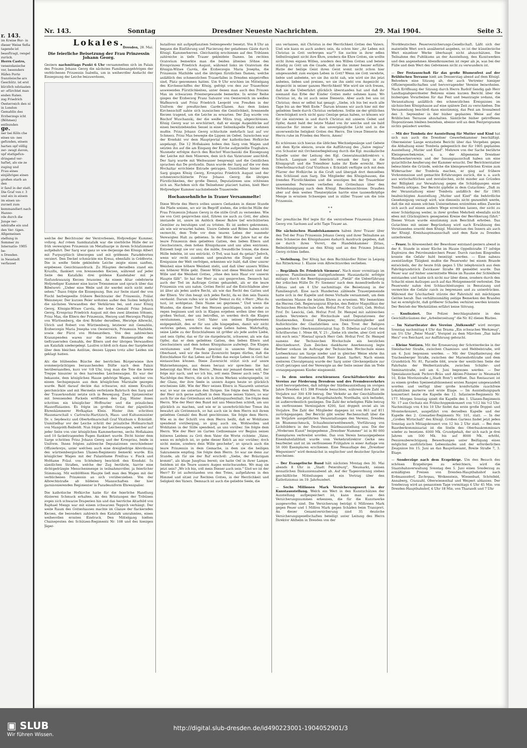r. 143.
im Kreise Bur- in dieser Weise Sofia tagende ist beauftragt, rengel zurück.
Herrn Castro, venezolanische vor, besonders Häfen Porto französische ars Geschütz. ist erst kürzlich ndstaaten er- efürchtet man enden Raten.
zog Friedrich Oesterreich den ni in London
Gemahlin des Erzherzogs icht (Böhmen) entbunden
ge.
ner bei Köln che eines un- nes gefunden, einem harten opf völlig zer- zeugt davon, upf stattgefun- dringend ver- haftet, als sie ze zuging und
Frau eines einjähriges einen großen starb an den
ir fand in der statt. Die Graf von r. 3 und ein in einem im einen un- zurzeit zum kommandiert nach Hanno-
rde durch die Junge ver- ndstraße ein und den Ver- tigen.
Allgemeinen
stellung in Sommer zu Internatio- 1905 be-
n Dresden.
in Neustadt verfauset
Nr. 143. Sonntag Dresdner Neueste Nachrichten. 29. Mai 1904. Seite 3.
Lokales.
Dresden, 28. Mai.
Die feierliche Beisetzung der Frau Prinzessin Johann Georg.
Gestern nachmittags Punkt 6 Uhr versammelten sich im Palais des Prinzen Johann Georg die nächsten Familienangehörigen der verblichenen Prinzessin Isabella, um in weihevoller Andacht der Einsegnung der Leiche beizuwohnen,
welche der Beichtvater der Verstorbenen, Hofprediger Kummer, vollzog. Auf rotem Samtkatafalk war die sterbliche Hülle der so früh verewigten Prinzessin im Metallsarge in ihrem Schlafzimmer aufgebahrt. Der Sarg war ganz so wie derjenige des Königs Albert mit Purpurplüsch überzogen und mit goldenen Paradeborten verziert. Den Deckel schmückte ein Kreuz, ebenfalls in Goldborte. Die in weiße Seide gekleidete Leiche zeigte einen sanften, ergebenen Gesichtsausdruck. Zu Häupten derselben stand ein Kruzifix, flankiert von brennenden Kerzen, während auf jeder Seite des Katafalks drei goldene Kandelaber mit je fünfundzwanzig Kerzen brannten. An einem Altar celebrierte Hofprediger Kummer eine kurze Totenmesse und sprach über das Bibelwort: „Ueber eine Weile und ihr werdet mich nicht mehr sehen." Dann folgte die Einsegnung. Ihm zur Seite stand der von Fischl herbeigeeilte frühere Beichtvater der Prinzessin, Prälat Weinmeyer. Der kurzen Feier wohnten außer den Suiten lediglich die nächsten Verwandten der Verklärten bei, und zwar König Georg, Königin-Witwe Carola, der hohe Gemahl Prinz Johann Georg, Kronprinz Friedrich August mit den zwei ältesten Söhnen, Prinz Max, die Eltern der Prinzessin, Herzog und Herzogin Philipp von Württemberg, die drei Brüder derselben, Herzöge Albrecht, Ulrich und Robert von Württemberg, letzterer mit Gemahlin, Erzherzogin Maria Josepha von Oesterreich, Prinzessin Mathilde, sowie der Fürst von Hohenzollern. Von den zahlreichen Kranzspenden waren nur die letzten Blumengrüße des tieftrauernden Gemahls, der Eltern und der übrigen Verwandten am Katafalk niedergelegt. Lautlos schloß sich dann der Sargdeckel über dem bleichen Antlitze, dessen Lippen trotz aller Leiden nie geklagt hatten.
Als die blühenden Büsche der herrlichen Bürgerwiese ihre sommerprächtigen berauschenden Düfte nach dem Palais herübersandten, kurz vor ½9 Uhr, trug man die Tote die breite Treppe hinunter in den harrenden Leichenwagen. Es war der bekannte, dem königlichen Hause gehörige Wagen, welcher von einem Sechsgespann aus dem königlichen Marstalle gezogen wurde. Bald darauf deckte das schwarze, mit einem Kruzifix geschmückte und mit Hermelin verbrämte Bahrtuch den Sarg und der Trauerkondukt setzte sich in Bewegung. Zwei Spitzenreiter mit brennenden Fackeln eröffneten den Zug. Hinter ihnen schritten ein königlicher Hoffourier und die prinzlichen Hausoffizianten. Es folgte im großen Ornat der päpstliche Ehrenkämmerer Hofkaplan Klein. Hinter ihm schritten Hausmarschall v. Carlowitz-Hartitzsch, Haus- und Kultusminister Dr. v. Seydewitz und Oberhofmarschall Graf Vitzthum v. Eckstädt. Unmittelbar vor der Leiche schritt der prinzliche Hofmarschall von Mangoldt-Reiboldt. Nun folgte der Leichenwagen, welcher auf jeder Seite von vier königlichen Kammerherren, sechs Hoflakaien und 10 fackeltragenden Pagen flankiert wurde. Dicht hinter dem Sarge schritten Prinz Johann Georg und der Kronprinz, beide in Uniform. Ihnen folgten zahlreiche Deputationen verschiedener Offizierkorps, unter welchen auch eine dreigliedrige Abordnung des württembergischen Ulanen-Regiments bemerkt wurde. Ein königlicher Wagen mit der Palastdame Freifrau v. Finck und Hofdame Fräul. von Schönberg beschloß den Kondukt. In sämtlichen Straßen, welche der Zug berührte, harrte eine dichtgedrängte Menschenmenge in teilnahmsvoller, ja feierlicher Stimmung. Mit entblößtem Haupte ließ man den Wagen mit der verblichenen Prinzessin an sich vorüberziehen. Von der Albrechtstraße ab bildeten Mannschaften der hier garnisonierenden Regimenter in Paradeuniform Ehrenspalier.
Die katholische Hofkirche hatte für die feierliche Handlung düsteren Schmuck erhalten. An den Brüstungen der Tribünen zogen sich schwarze Draperien hin und das herrliche Altarbild von Raphael Mengs war mit einem schwarzen Teppich verhängt. Der weite Raum des Gotteshauses machte im Glanze der flackernden Kerzen, die besonders zahlreich den Katafalk umrahmten, einen weihevollen ernsten Eindruck. Den Mittelgang hielten Chaineposten des Schützen-Regiments Nr. 108 und des hiesigen Jäger-
bataillons mit aufgepflanztem Seitengewehr besetzt. Von 8 Uhr an begann die Einführung und Placierung der geladenen Gäste durch Königl. Kammerherren. Gleichzeitig erschienen auf den Tribünen zahlreiche in tiefe Trauer gekleidete Damen. Im rechten Oratorium bemerkte man die beiden ältesten Söhne des Kronprinzen Friedrich August, während links im Oratorium die Königin-Witwe Carola, die Erzherzogin Maria Josepha, die Prinzessin Mathilde und die übrigen fürstlichen Damen, welche anläßlich des schmerzlichen Trauerfalles in Dresden eingetroffen sind, Platz genommen hatten. Um 9 Uhr erschien im Mittelgang des Kirchenschiffes der König, gefolgt von den zur Trauerfeier anwesenden Fürstlichkeiten, unter denen man auch den Prinzen Max im schwarzen Priestergewande bemerkte. In erster Reihe gingen der Erzherzog Franz Salvator von Oesterreich im weißen Waffenrock und Prinz Friedrich Leopold von Preußen in der Uniform der preußischen Garde-Ulanen. Aus dem linken Kirchenschiff nahte sich inzwischen die Geistlichkeit, brennende Kerzen tragend, um die Leiche zu erwarten. Der Zug wurde von Bischof Wuschanski, der die weiße Mitra trug, abgeschlossen. König Georg war so erschüttert, daß er einige Augenblicke auf einen bereitstehenden Sessel in einer Seitenkapelle Platz nehmen mußte. Prinz Johann Georg schluchzte mehrfach laut auf vor Schmerz. Prinz Max bewegte die Lippen im Gebet. Inzwischen war der Kondukt vor dem Hauptportal der katholischen Hofkirche angelangt. Die 12 Hoflakaien hoben den Sarg vom Wagen und setzten ihn auf die am Eingang der Kirche aufgestellte Tragbahre. Nunmehr erfolgte durch den Bischof Wuschanski die Einsegnung der Leiche mit dem Miserere, dem sich das Vaterunser anschloß. Der Sarg wurde mit Weihwasser besprengt und die Geistlichen sprachen das De profundis. Dann wurde der Sarg auf die vor dem Hochaltar errichtete Estrade getragen. Unmittelbar hinter dem Sarg gingen König Georg, Kronprinz Friedrich August und der schmerzerschütterte Prinz Johann Georg; die übrigen Fürstlichkeiten, der große Dienst, Deputationen usw. schlossen sich an. Nachdem sich die Teilnehmer placiert hatten, hielt Herr Hofprediger Kummer nachstehende Trauerrede:
Hochansehnliche in Trauer Versammelte!
Diese Worte des Herrn sollen unsern Gedanken in dieser Stunde die Pfade weisen, wo wir im Begriff stehen, die irdische Hülle der Frau Prinzessin Johann Georg in die stille Gruft zu versenken. Wie sie von Gott gesprochen sind, führen sie auch zu Gott, der allein imstande ist, unsre im Anblick dieser Bahre tief erschütterten Gemüter zu beruhigen und zu trösten. Es ist anders gekommen, als wie wir erwartet haben. Unsre Gebete und Bitten haben nicht vermocht, dem Tode vor dem teuren Leben der nunmehr Verewigten Halt zu gebieten. In der Blüte der Jahre hat er die teure Prinzessin dem geliebten Gatten, den lieben Eltern und Geschwistern, dem hohen Königshause und uns allen entrissen. Entseelt liegt sie vor uns; die milde, freundliche Sonne, die diese Hülle belebte, ist uns entrückt. O Tod, was hast du getan? Jedoch, wenn wir recht zusehen und gewahren die Dinge und die Ereignisse der Welt verfolgen, erkennen wir bald, daß über unsrer Weisheit eine höhere Weisheit steht, und daß über unsern Willen ein höherer Wille geht. Dieser Wille und diese Weisheit sind der Wille und die Weisheit Gottes, „ohne den kein Haar vor unserm Haupte fällt". So hat der Herr zu uns gesprochen. Dennoch hat auch der Tod im Auftrage Gottes gehandelt, als er die teure Prinzessin von uns nahm. Gottes Recht auf die Entschlafene aber ist älter als jedes andre Recht, als wie das Recht des Gatten und der Eltern. Vor ihm beugt sich jedes Recht, da es ihm sein Dasein verdankt. Darum rufen wir in tiefer Demut zu dir, o Herr: „Was du tust, ist wohlgetan. Dein Name sei gepriesen." Und wenn die Wunden, die dieser Tod den Herzen geschlagen, sich wieder zu regen beginnen und sich in Klagen ergehen wollen über den so großen Verlust, der uns betroffen, so werden doch die Klagen verstummen, wenn Gott Vater uns seinen Eingeborenen entgegenhält, den er für uns alle hingegeben, damit wir nicht verloren gehen, sondern das ewige Leben haben. Wahrhaftig, seine Liebe zu der Entschlafenen ist größer als jede andre Liebe, und sein Opfer, das er für sie dargebracht, schwerer, als wie das Opfer, das er dem geliebten Gatten, den lieben Eltern und Geschwistern und dem hohen Königshause auferlegt. Die Klagen verstummen und Freude gewinnt in unseren Herzen die Oberhand, weil wir die feste Zuversicht hegen dürfen, daß die Entschlafene für das Leben auf Erden das ewige Leben in Gott hat eintauschen können. Diese Zuversicht stützt sich auf unsre Wahrnehmungen, aus denen heraus wir sprechen: Sie hat beherzigt das Wort des Herrn: „Wenn mir jemand dienen will, der folge mir nach, und wo ich bin, soll mein Diener auch sein." Die Nachfolge des Herrn, die sich in ihren Werken widerspiegelte, ist der Glanz, der ihre Seele in unsern Augen heute so glücklich erscheinen läßt. Wie der Herr seinen Eltern in Nazareth untertan war, so war sie untertan den Ihrigen. Sie folgte dem Herrn. Wie der Herr sich gerne aufhielt in dem Hause seines Vaters, so war auch für sie das Gotteshaus ein Lieblingsaufenthalt. Sie folgte dem Herrn. Wie der Herr den Bund mit uns Menschen schloß, um uns glücklich zu machen, und wie er in unverbrüchlicher Treue ihn bewahrt als Gottmensch, so hat auch sie in dem Herrn mit ihrem geliebten Gemahl den Bund geschlossen. Sie folgte dem Herrn. Wie es in der Schrift von dem Herrn heißt, daß er Wohltaten spendend vorüberging, so ging auch sie, Wohlwollen und Wohltaten in der Stille spendend, an uns vorüber. Sie folgte dem Herrn. Wie der Herr im Garten Gethsemane vor Beginn seines bitteren Leidens zu Gott dem Vater die Worte richtete: „Vater, wenn es möglich ist, so gehe dieser Kelch an mir vorüber; doch nicht meine, sondern dein Wille geschehe", so sprach auch die teure Prinzessin in dem Gemache, in dem sie die heiligen Sakramente empfing. Sie folgte dem Herrn. So war sie denn zur Stunde, als für sie der Ruf erscholl: „Siehe, der Bräutigam kommt", als kluge Jungfrau bereit; sie hatte Oel in ihrer Lampe. Seitdem ist die Teure unsern Augen entschwunden. Wo mag sie jetzt sein? „Wo ich bin, soll mein Diener auch sein." Und wo ist der Herr? Er ist auferstanden von den Toten, aufgefahren in den Himmel und sitzet zur Rechten Gottes, in der Herrlichkeit und Seligkeit des Vaters. Demnach ist auch die geliebte Seele, die
uns verlassen, mit Christus in der Herrlichkeit Gottes des Vaters. Und wie kann es auch anders sein, da schon hier „ihr Leben mit Christus in Gott verborgen war"? Sie suchte in ihrer edlen Selbstlosigkeit nicht ihre Ehre, sondern die Ehre Gottes, sie wollte nicht ihren eignen Willen, sondern den Willen Gottes und betete ständig zu Gott um die Gnade, daß sie ihn immer besser erfülle. Hatte der heilige Geist ihren Geist somit nicht schon hier umgewandelt zum ewigen Leben in Gott? Wenn sie Gott verehrte, liebte und anbetete, wo sie ihn nicht sah, wie wird sie ihn jetzt anbeten, lieben und preisen, wo sie ihn sieht von Angesicht zu Angesicht in seiner ganzen Herrlichkeit! Wie wird sie sich freuen, daß sie die Ueberfahrt glücklich überstanden hat und daß ihr niemand das Erbe der Kinder Gottes mehr nehmen kann. Wo Christus ist, da ist auch seine Dienerin. Aber auch bei uns ist Christus; denn er selbst hat gesagt: „Siehe, ich bin bei euch alle Tage bis an der Welt Ende." Darum können wir auch hier mit der geliebten Seele durch Christus verkehren. Sollte sie der göttlichen Gerechtigkeit noch nicht ganz Genüge getan haben, so können wir für sie eintreten in und durch Christus mit unserm Gebet und Opfer, damit bald der letzte Makel von ihr weiche und sie bald eintauche für immer in das unvergängliche Licht und in die unverwesliche Seligkeit Gottes des Herrn. Die treue Dienerin des Herrn ruhe im Frieden des Herrn. Amen!
Es schlossen sich hieran die üblichen Wechselgesänge und Gebete mit dem Kyrie eleison, sowie die Aufführung des „Salve regina" von Schuster mit Orchesterbegleitung durch die Kgl. musikalische Kapelle unter der Leitung des Kgl. Generalmusikdirektors v. Schuch. Langsam und feierlich versank der Sarg in die Königsgruft und die Totenfeier hatte ihr Ende erreicht. Herr Oberhofmarschall Graf Vitzthum v. Eckstädt verfügte sich mit dem Pfarrer der Hofkirche in die Gruft und übergab dort demselben den Schlüssel zum Sarg. Die Mitglieder des Königshauses, die fremden Fürstlichkeiten und die sonstigen bei der Trauerfeier anwesenden Personen verließen das Gotteshaus über den Verbindungsgang nach dem Königl. Residenzschlosse. Draußen aber auf dem weiten Theaterplatze harrte eine tausendköpfige Menge in ernstem Schweigen und in stiller Trauer um die tote Prinzessin.
* *
*
Der preußische Hof legte für die verstorbene Prinzessin Johann Georg von Sachsen auf acht Tage Trauer an.
Die sächsischen Handelskammern haben ihrer Trauer über den Tod der Frau Prinzessin Johann Georg und ihrer Teilnahme an dem Schmerze des Königshauses dadurch Ausdruck gegeben, daß sie durch ihren Vorort, die Handelskammer Zittau, Beileidstelegramme an den König und an den Prinzen Johann Georg richten ließen.
— Verleihung. Der König hat dem Buchhändler Ritter in Leipzig das Ritterkreuz 1. Klasse vom Albrechtsorden verliehen.
— Begräbnis Dr. Friedrich Siemens'. Nach einer vormittags im engeren Familienkreise stattgefundenen Hausandacht erfolgte mittags durch die Beerdigungsanstalt „Pietät" die Ueberführung der irdischen Hülle Dr. Fr. Siemens' nach dem Annenfriedhofe in Löbtau und um 4 Uhr nachmittags die Beisetzung in der Familiengruft. Eine nach Hunderten zählende Trauergemeinde hatte sich in der Kapelle und deren Vorhalle versammelt, um dem verdienten Manne die letzten Ehren zu erweisen. Wir bemerkten die Herren Geh. Regierungsrat Köpcke, den Rektor Magnifikus der Technischen Hochschule Geh. Hofrat Prof. Dr. Gurlitt, Geh. Hofrat Prof. Dr. Lewicki, Geh. Hofrat Prof. Dr. Hempel mit zahlreichen andern Vertretern der Hochschule und Deputationen der Studierenden, Konsul Klemperer, Direktorialmitglieder und Aufsichtsräte der Glasfabriken usw. Den Trost der Religion spendete Herr Oberkonsistorialrat Sup. D. Dibelius auf Grund des Schriftwortes 1. Mose 48, V. 21: „Siehe ich sterbe, aber Gott wird mit euch sein." Hierauf sprach Herr Geh. Hofrat Prof. Dr. Hempel namens der Technischen Hochschule ein herzliches Abschiedswort. Zum Zeichen dankbarer Anerkennung legte Redner sodann im Auftrage der Technischen Hochschule einen Lorbeerkranz am Sarge nieder und in gleicher Weise ehrte ihn namens der Studentenschaft Herr Kand. Sarfert. Nach einem weiteren Choralgesang wurde der Sarg unter Glockengeläute zur Gruft getragen und der Verewigte an der Seite seiner ihm im Tode vorangegangenen Kinder eingesenkt.
— In dem soeben erschienenen Geschäftsberichte des Vereins zur Förderung Dresdens und des Fremdenverkehrs wird hervorgehoben, daß infolge der Städteausstellung im vorigen Jahre Dresden 415 398 Fremde besuchten, während ihre Zahl im Vorjahre nur 300 439 betrug. Der Verkehr an der Geschäftsstelle des Vereins, die jetzt im Hauptbahnhofe, Nordhalle, sich befindet, ist außerordentlich gestiegen. Die Zahl der erledigten Fälle betrug im verflossenen Vereinsjahre 4200, fast doppelt soviel als im Vorjahre. Die Zahl der Mitglieder dagegen ist von 861 auf 811 zurückgegangen. Der Bericht gibt weiter Rechenschaft über die im Vorjahre ausgeführten Veranstaltungen des Vereins, Dresden im Blumenschmuck, Schaufensterwettbewerb, Vorführung von Lichtbildern in der Deutschen Städteausstellung usw. Die der „Modernen Kunst" beigegebene „Dresdner Nummer" ist in 80 000 Exemplaren verbreitet worden. Das vom Verein herausgegebene Eisenbahnfaltblatt wurde vom Verkehrsdirektor Gerke neu bearbeitet und ist im verflossenen Frühjahre in einer Auflage von 50 000 Exemplaren erschienen. Eine Neuauflage des „Dresdner Wegweisers" wird demnächst in englischer und deutscher Sprache erscheinen.
— Der Evangelische Bund hält nächsten Montag den 30. Mai abends 8 Uhr in „Stadt Petersburg", Neumarkt, seinen monatlichen Diskussionsabend ab. Auf der Tagesordnung stehen geschäftliche Mitteilungen und ein Vortrag über den Katholizismus im 19. Jahrhundert.
— Sechs Millionen Mark Versicherungswert in der Kunstausstellung. Welch ein Wert in den Kunstschätzen der Ausstellung aufgespeichert ist, kann man aus den Versicherungssummen erkennen, die für die Kunstwerke ausgeworfen sind. Die Versicherung beträgt 6 Millionen Mark gegen Feuer und 1 Million Mark gegen Schäden beim Transport. An dieser Gesamtversicherung sind 35 deutsche Versicherungsgesellschaften beteiligt unter Leitung des Herrn Direktor Ahlhelm in Dresden von der
Norddeutschen Feuerversicherungs-Gesellschaft. Läßt sich der materielle Wert noch annähernd angeben, so ist der künstlerische Wert einzelner Werke überhaupt nicht abzuschätzen. Die Teilnahme des Publikums an der Ausstellung, den Kunstwerken und den angenehmen Abendkonzerten ist reger als je, was bei der Fülle und dem Wert des Gebotenen nicht zu verwundern ist.
— Der Festausschuß für das große Blumenfest auf der Brühlschen Terrasse hielt am Donnerstag abend auf dem Königl. Belvedere eine Sitzung ab, der auch Vertreter hiesiger Offiziersgesellschaften und hervorragender Vereine beiwohnten. Nach Eröffnung der Sitzung durch Herrn Rudolf Sendig gab Herr Landtagsabgeordneter Behrens einen kurzen Bericht über die bisherigen Vorarbeiten für das Fest und beantragte sodann, die Veranstaltung anläßlich des schmerzlichen Ereignisses im sächsischen Königshause auf eine spätere Zeit zu verschieben. Die Versammlung beschloß dann einstimmig, das Fest am Sonnabend den 3. September in der bisher geplanten Weise auf der Brühlschen Terrasse abzuhalten. Sämtliche bisher getroffenen Dispositionen bleiben bestehen, ebenso soll an dem Festprogramm nichts geändert werden.
— Mit der Tombola der Ausstellung für Mutter und Kind hat sich nun auch die Dresdner Gewerbekammer beschäftigt. Obermeister Lange erstattete Bericht über das Vorgehen gegen die Abhaltung einer Tombola gelegentlich der für 1905 geplanten Ausstellung „Mutter und Kind". Mehrere von der Sache berührte Kleingewerbekreise, u. a. der Allgemeine Dresdner Handwerkerverein und der Innungsausschuß haben um eine gutachtliche Aeußerung der Kammer ersucht. Der Berichterstatter beleuchtete die Gründe, welche die kleingewerblichen Kreise zum Widersacher der Tombola machen, er ging auf frühere Vorkommnisse und gemachte Erfahrungen zurück, die u. a. auch aus wirtschaftlichen und moralischen, nicht minder aus Gründen der Billigkeit zur Verwahrung gegen die Schädigungen einer Tombola nötigen. Der Bericht gipfelte in dem Gutachten: „Daß zu der Veranstaltung einer Tombola anläßlich der für 1905 beabsichtigten Ausstellung „Mutter und Kind" die behördliche Genehmigung versagt wird, wie diesseits nicht gezweifelt werde, daß die mit einem solchen Unternehmen erstrebten edlen Zwecke sich auch auf einem andern Wege erreichen lassen, der nicht zu einer Schädigung weiter, in ihrer großen Mehrheit ebenfalls nicht eben mit Glücksgütern gesegneten Kreise der Bevölkerung führt." Dieses Votum wurde einstimmig zum Beschluß erhoben. Das Gutachten mit seiner Begründung wird nach Erwähnung des Vorsitzenden sowohl dem Königl. Ministerium des Innern als auch der Königl. Kreishauptmannschaft und dem Rate zu Dresden unterbreitet.
— Feuer. In Abwesenheit der Bewohner entstand gestern abend in der 8. Stunde in einer Küche im Hause Oppellstraße 17 infolge Explosion des Petroleumkochers Feuer. Durch rasches Eingreifen konnte die Gefahr bald beseitigt werden. — Eine nahezu zweistündige Tätigkeit mußte die Feuerwehr bei einem Brande entwickeln, der ihr heute früh gegen 5 Uhr telephonisch aus dem Fabrikgrundstück Zwickauer Straße 89 gemeldet wurde. Das Feuer war auf bisher unermittelte Weise im Raume der Schleiferei entstanden und hatte sich nicht nur über diese, sondern durch den Schacht eines Aufzuges auch auf das Holzgemenold verbreitet. Die Feuerwehr nahm drei Schlauchleitungen in Benutzung und vermochte die Gefahr rasch zu begrenzen und zu unterdrücken. Während der Löscharbeit stürzte der Fahrstuhl mit mächtigem Getöse herab. Das verhältnismäßig zeitige Bemerken des Brandes hat es ermöglicht, daß größerer Schaden verhütet werden konnte. Der Betrieb der Werkstätten erfährt keine Störung.
— Konfisziert. Die Polizei beschlagnahmte in den Geschäftsräumen der „Arbeiterzeitung" die Nr. 82 dieses Blattes.
— Im Naturtheater des Vereins „Volkswohl" wird morgen Sonntag nachmittag 4 Uhr das Drama „Ein schwaches Werkzeug", um 5½ Uhr „Peter Munk", Vorspiel zu dem Märchen „Das kalte Herz" von Reichard, zur Aufführung gebracht.
— Kleine Notizen. Mit der Erneuerung der Schotterdecke in der Steinbacher Straße, zwischen Chamisso- und Hebbelstraße, soll am 6. Juni begonnen werden. — Mit der Umpflasterung der Trachenberger Straße, zwischen der Marienhofstraße und dem Grundstück Nr. 81, Parzelle 666, sowie der westlichen Seite der Fahrbahn der Weißeritzstraße, zwischen Schäfer- und Seminarstraße, soll am 6. Juni begonnen werden. — Der Spezialausschank Pschorr-Bräu und Aktien-Pilsener in Neumarkt 10, Ecke Moritzstraße („Stadt Rom") eröffnet. Das Restaurant ist zu einem großen Speiseetablissement ersten Ranges umgewandelt worden und verfügt über große komfortable rauchfreie Lokalitäten parterre und erste Etage. — Im Ausstellungspark konzertiert heute die Kapelle des 12. Infanterie-Regiments Nr. 177. Morgen Sonntag spielt die Kapelle des 1. Ulanen-Regiments Nr. 17 aus Oschatz ein Frühschoppenkonzert von ½12 bis ½2 Uhr. Nachmittags von 4 bis 10 Uhr findet das erste große Doppel- und Monsterkonzert, ausgeführt von derselben Kapelle und der Kapelle des 2. Grenadier-Regiments Nr. 101, statt. — In der „Großen Wirtschaft" des Königl. Großen Gartens findet jetzt jeden Sonntag auch Mittagskonzert von 12 bis 2 Uhr statt. — Bei dem Bauoberkommissariat ist die Stelle des Oberbaukommissars wieder zu besetzen. 6000 Mk. Grundgehalt, der sich nach je drei Jahren um 500 Mk. bis auf 8000 Mk. erhöht, Pensionsberechtigung. Bewerbungen unter Beifügung eines möglichst ausführlichen Lebenslaufes und der erforderlichen Zeugnisse bis 15. Juni an das Baupolizeiamt, Breite Straße 7, 3. Etage.
— Sonderzüge nach dem Erzgebirge. Um den Besuch des schönen Erzgebirges zu erleichtern, wird die Staatsbahnverwaltung Sonntag den 5. Juni einen Sonderzug zu ermäßigten Preisen von Dresden-Hauptbahnhof nach Erdmannsdorf, Zschopau, Wolkenstein, Wiesenbad, Schönfeld, Annaberg, Cranzahl, Oberwiesenthal und Weipert ablassen. Der Sonderzug wird an genanntem Tage vormittags 6 Uhr 45 Min. von Dresden-Hauptbahnhof, 6 Uhr 18 Min. von Tharandt und 7 Uhr
▣ SLUB
Wir führen Wissen.
http://digital.slub-dresden.de/id490223001-1904052901/3